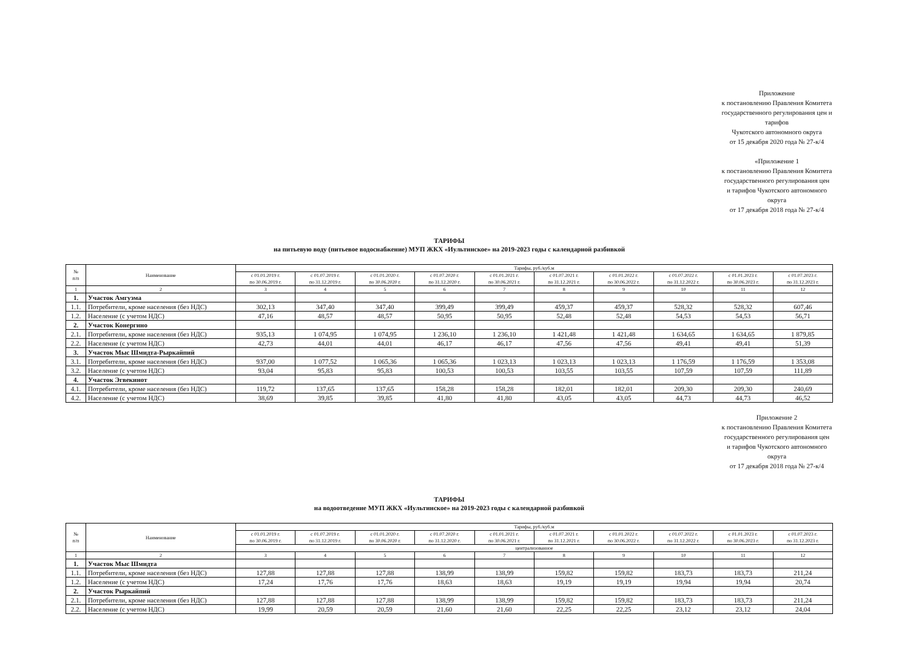Приложение
к постановлению Правления Комитета
государственного регулирования цен и тарифов
Чукотского автономного округа
от 15 декабря 2020 года № 27-к/4
«Приложение 1
к постановлению Правления Комитета
государственного регулирования цен
и тарифов Чукотского автономного округа
от 17 декабря 2018 года № 27-к/4
ТАРИФЫ
на питьевую воду (питьевое водоснабжение) МУП ЖКХ «Иультинское» на 2019-2023 годы с календарной разбивкой
| № п/п | Наименование | Тарифы, руб./куб.м | | | | | | | | | |
| --- | --- | --- | --- | --- | --- | --- | --- | --- | --- | --- | --- |
| | | с 01.01.2019 г. по 30.06.2019 г. | с 01.07.2019 г. по 31.12.2019 г. | с 01.01.2020 г. по 30.06.2020 г. | с 01.07.2020 г. по 31.12.2020 г. | с 01.01.2021 г. по 30.06.2021 г. | с 01.07.2021 г. по 31.12.2021 г. | с 01.01.2022 г. по 30.06.2022 г. | с 01.07.2022 г. по 31.12.2022 г. | с 01.01.2023 г. по 30.06.2023 г. | с 01.07.2023 г. по 31.12.2023 г. |
| 1 | 2 | 3 | 4 | 5 | 6 | 7 | 8 | 9 | 10 | 11 | 12 |
| 1. | Участок Амгуэма | | | | | | | | | | |
| 1.1. | Потребители, кроме населения (без НДС) | 302,13 | 347,40 | 347,40 | 399,49 | 399,49 | 459,37 | 459,37 | 528,32 | 528,32 | 607,46 |
| 1.2. | Население (с учетом НДС) | 47,16 | 48,57 | 48,57 | 50,95 | 50,95 | 52,48 | 52,48 | 54,53 | 54,53 | 56,71 |
| 2. | Участок Конергино | | | | | | | | | | |
| 2.1. | Потребители, кроме населения (без НДС) | 935,13 | 1 074,95 | 1 074,95 | 1 236,10 | 1 236,10 | 1 421,48 | 1 421,48 | 1 634,65 | 1 634,65 | 1 879,85 |
| 2.2. | Население (с учетом НДС) | 42,73 | 44,01 | 44,01 | 46,17 | 46,17 | 47,56 | 47,56 | 49,41 | 49,41 | 51,39 |
| 3. | Участок Мыс Шмидта-Рыркайпий | | | | | | | | | | |
| 3.1. | Потребители, кроме населения (без НДС) | 937,00 | 1 077,52 | 1 065,36 | 1 065,36 | 1 023,13 | 1 023,13 | 1 023,13 | 1 176,59 | 1 176,59 | 1 353,08 |
| 3.2. | Население (с учетом НДС) | 93,04 | 95,83 | 95,83 | 100,53 | 100,53 | 103,55 | 103,55 | 107,59 | 107,59 | 111,89 |
| 4. | Участок Эгвекинот | | | | | | | | | | |
| 4.1. | Потребители, кроме населения (без НДС) | 119,72 | 137,65 | 137,65 | 158,28 | 158,28 | 182,01 | 182,01 | 209,30 | 209,30 | 240,69 |
| 4.2. | Население (с учетом НДС) | 38,69 | 39,85 | 39,85 | 41,80 | 41,80 | 43,05 | 43,05 | 44,73 | 44,73 | 46,52 |
Приложение 2
к постановлению Правления Комитета
государственного регулирования цен
и тарифов Чукотского автономного округа
от 17 декабря 2018 года № 27-к/4
ТАРИФЫ
на водоотведение МУП ЖКХ «Иультинское» на 2019-2023 годы с календарной разбивкой
| № п/п | Наименование | Тарифы, руб./куб.м | | | | | | | | | |
| --- | --- | --- | --- | --- | --- | --- | --- | --- | --- | --- | --- |
| | | с 01.01.2019 г. по 30.06.2019 г. | с 01.07.2019 г. по 31.12.2019 г. | с 01.01.2020 г. по 30.06.2020 г. | с 01.07.2020 г. по 31.12.2020 г. | с 01.01.2021 г. по 30.06.2021 г. | с 01.07.2021 г. по 31.12.2021 г. | с 01.01.2022 г. по 30.06.2022 г. | с 01.07.2022 г. по 31.12.2022 г. | с 01.01.2023 г. по 30.06.2023 г. | с 01.07.2023 г. по 31.12.2023 г. |
| | | централизованное | | | | | | | | | |
| 1 | 2 | 3 | 4 | 5 | 6 | 7 | 8 | 9 | 10 | 11 | 12 |
| 1. | Участок Мыс Шмидта | | | | | | | | | | |
| 1.1. | Потребители, кроме населения (без НДС) | 127,88 | 127,88 | 127,88 | 138,99 | 138,99 | 159,82 | 159,82 | 183,73 | 183,73 | 211,24 |
| 1.2. | Население (с учетом НДС) | 17,24 | 17,76 | 17,76 | 18,63 | 18,63 | 19,19 | 19,19 | 19,94 | 19,94 | 20,74 |
| 2. | Участок Рыркайпий | | | | | | | | | | |
| 2.1. | Потребители, кроме населения (без НДС) | 127,88 | 127,88 | 127,88 | 138,99 | 138,99 | 159,82 | 159,82 | 183,73 | 183,73 | 211,24 |
| 2.2. | Население (с учетом НДС) | 19,99 | 20,59 | 20,59 | 21,60 | 21,60 | 22,25 | 22,25 | 23,12 | 23,12 | 24,04 |